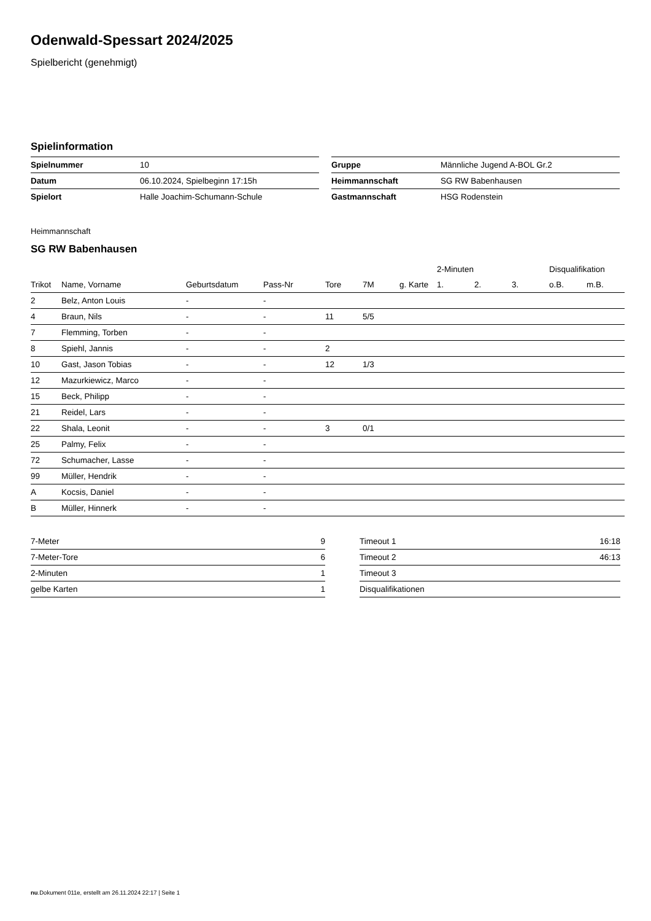Odenwald-Spessart 2024/2025
Spielbericht (genehmigt)
Spielinformation
| Spielnummer | 10 |
| Datum | 06.10.2024, Spielbeginn 17:15h |
| Spielort | Halle Joachim-Schumann-Schule |
| Gruppe | Männliche Jugend A-BOL Gr.2 |
| Heimmannschaft | SG RW Babenhausen |
| Gastmannschaft | HSG Rodenstein |
Heimmannschaft
SG RW Babenhausen
| | | | | | | | 2-Minuten | | | Disqualifikation | |
| --- | --- | --- | --- | --- | --- | --- | --- | --- | --- | --- | --- |
| Trikot | Name, Vorname | Geburtsdatum | Pass-Nr | Tore | 7M | g. Karte | 1. | 2. | 3. | o.B. | m.B. |
| 2 | Belz, Anton Louis | - | - | | | | | | | | |
| 4 | Braun, Nils | - | - | 11 | 5/5 | | | | | | |
| 7 | Flemming, Torben | - | - | | | | | | | | |
| 8 | Spiehl, Jannis | - | - | 2 | | | | | | | |
| 10 | Gast, Jason Tobias | - | - | 12 | 1/3 | | | | | | |
| 12 | Mazurkiewicz, Marco | - | - | | | | | | | | |
| 15 | Beck, Philipp | - | - | | | | | | | | |
| 21 | Reidel, Lars | - | - | | | | | | | | |
| 22 | Shala, Leonit | - | - | 3 | 0/1 | | | | | | |
| 25 | Palmy, Felix | - | - | | | | | | | | |
| 72 | Schumacher, Lasse | - | - | | | | | | | | |
| 99 | Müller, Hendrik | - | - | | | | | | | | |
| A | Kocsis, Daniel | - | - | | | | | | | | |
| B | Müller, Hinnerk | - | - | | | | | | | | |
| 7-Meter | 9 |
| 7-Meter-Tore | 6 |
| 2-Minuten | 1 |
| gelbe Karten | 1 |
| Timeout 1 | 16:18 |
| Timeout 2 | 46:13 |
| Timeout 3 | |
| Disqualifikationen | |
nu.Dokument 011e, erstellt am 26.11.2024 22:17 | Seite 1